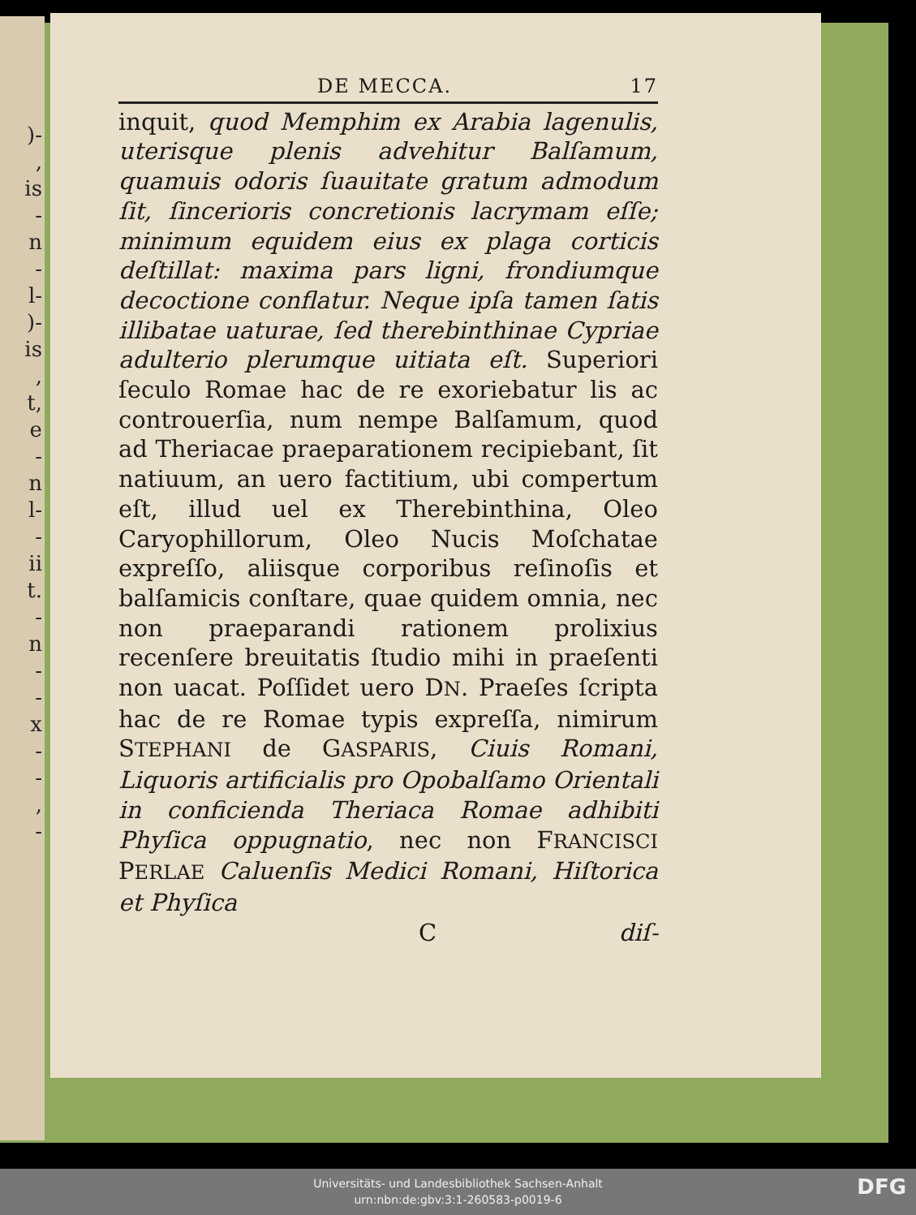)-
,
is
-
n
-
l-
)-
is
,
t,
e
-
n
l-
-
ii
t.
-
n
-
-
x
-
-
,
-
DE MECCA. 17
inquit, quod Memphim ex Arabia lagenulis, uterisque plenis advehitur Balſamum, quamuis odoris ſuauitate gratum admodum ſit, ſincerioris concretionis lacrymam eſſe; minimum equidem eius ex plaga corticis deſtillat: maxima pars ligni, frondiumque decoctione conflatur. Neque ipſa tamen ſatis illibatae uaturae, ſed therebinthinae Cypriae adulterio plerumque uitiata eſt. Superiori ſeculo Romae hac de re exoriebatur lis ac controuerſia, num nempe Balſamum, quod ad Theriacae praeparationem recipiebant, ſit natiuum, an uero factitium, ubi compertum eſt, illud uel ex Therebinthina, Oleo Caryophillorum, Oleo Nucis Moſchatae expreſſo, aliisque corporibus reſinoſis et balſamicis conſtare, quae quidem omnia, nec non praeparandi rationem prolixius recenſere breuitatis ſtudio mihi in praeſenti non uacat. Poſſidet uero DN. Praeſes ſcripta hac de re Romae typis expreſſa, nimirum STEPHANI de GASPARIS, Ciuis Romani, Liquoris artificialis pro Opobalſamo Orientali in conficienda Theriaca Romae adhibiti Phyſica oppugnatio, nec non FRANCISCI PERLAE Caluenſis Medici Romani, Hiſtorica et Phyſica
Cdiſ-
Universitäts- und Landesbibliothek Sachsen-Anhalt
urn:nbn:de:gbv:3:1-260583-p0019-6
DFG